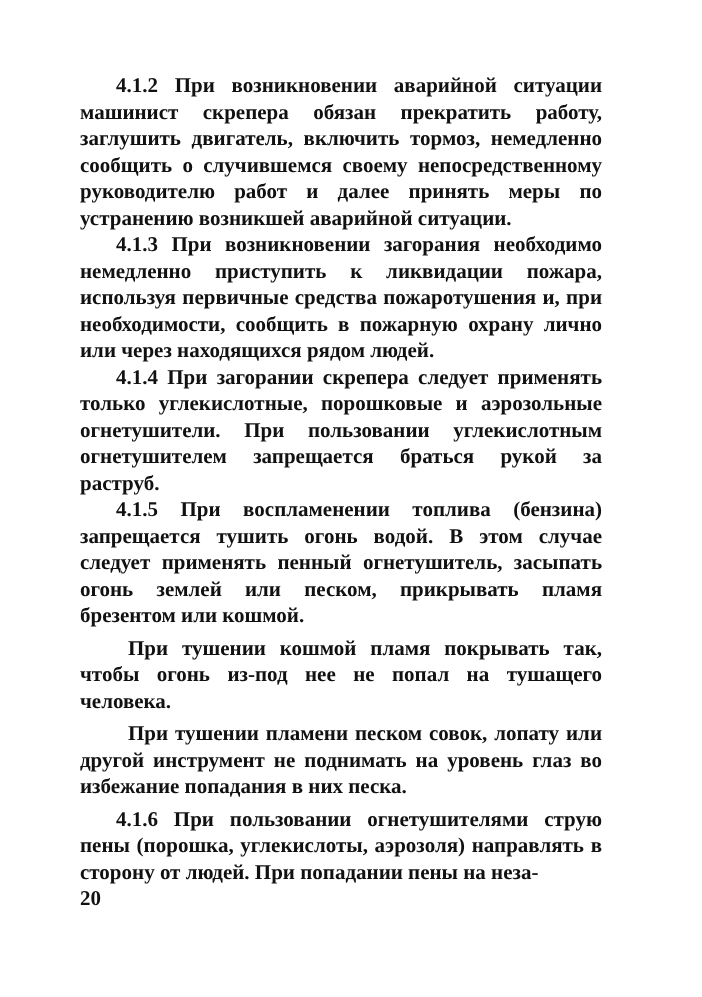4.1.2 При возникновении аварийной ситуации машинист скрепера обязан прекратить работу, заглушить двигатель, включить тормоз, немедленно сообщить о случившемся своему непосредственному руководителю работ и далее принять меры по устранению возникшей аварийной ситуации.
4.1.3 При возникновении загорания необходимо немедленно приступить к ликвидации пожара, используя первичные средства пожаротушения и, при необходимости, сообщить в пожарную охрану лично или через находящихся рядом людей.
4.1.4 При загорании скрепера следует применять только углекислотные, порошковые и аэрозольные огнетушители. При пользовании углекислотным огнетушителем запрещается браться рукой за раструб.
4.1.5 При воспламенении топлива (бензина) запрещается тушить огонь водой. В этом случае следует применять пенный огнетушитель, засыпать огонь землей или песком, прикрывать пламя брезентом или кошмой.
При тушении кошмой пламя покрывать так, чтобы огонь из-под нее не попал на тушащего человека.
При тушении пламени песком совок, лопату или другой инструмент не поднимать на уровень глаз во избежание попадания в них песка.
4.1.6 При пользовании огнетушителями струю пены (порошка, углекислоты, аэрозоля) направлять в сторону от людей. При попадании пены на неза-
20